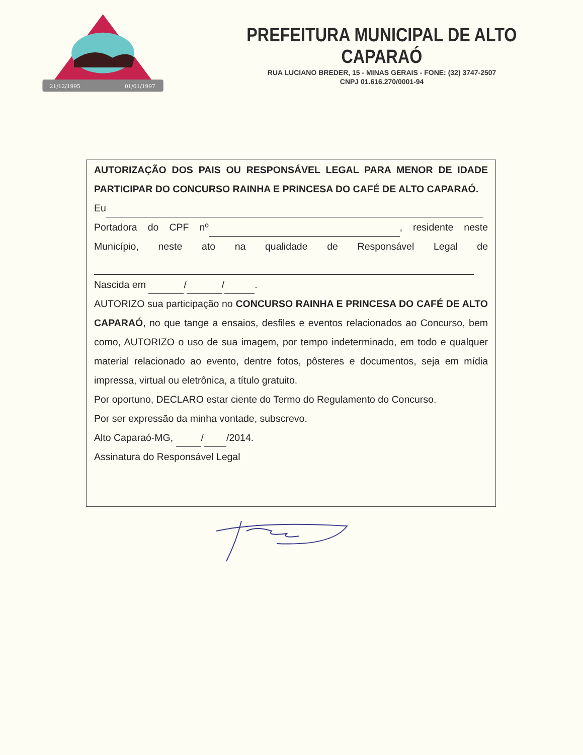21/12/1995
01/01/1997
PREFEITURA MUNICIPAL DE ALTO CAPARAÓ
RUA LUCIANO BREDER, 15 - MINAS GERAIS - FONE: (32) 3747-2507
CNPJ 01.616.270/0001-94
AUTORIZAÇÃO DOS PAIS OU RESPONSÁVEL LEGAL PARA MENOR DE IDADE PARTICIPAR DO CONCURSO RAINHA E PRINCESA DO CAFÉ DE ALTO CAPARAÓ.
Eu
Portadora do CPF nº , residente neste Município, neste ato na qualidade de Responsável Legal de
Nascida em / / .
AUTORIZO sua participação no CONCURSO RAINHA E PRINCESA DO CAFÉ DE ALTO CAPARAÓ, no que tange a ensaios, desfiles e eventos relacionados ao Concurso, bem como, AUTORIZO o uso de sua imagem, por tempo indeterminado, em todo e qualquer material relacionado ao evento, dentre fotos, pôsteres e documentos, seja em mídia impressa, virtual ou eletrônica, a título gratuito.
Por oportuno, DECLARO estar ciente do Termo do Regulamento do Concurso.
Por ser expressão da minha vontade, subscrevo.
Alto Caparaó-MG, / /2014.
Assinatura do Responsável Legal